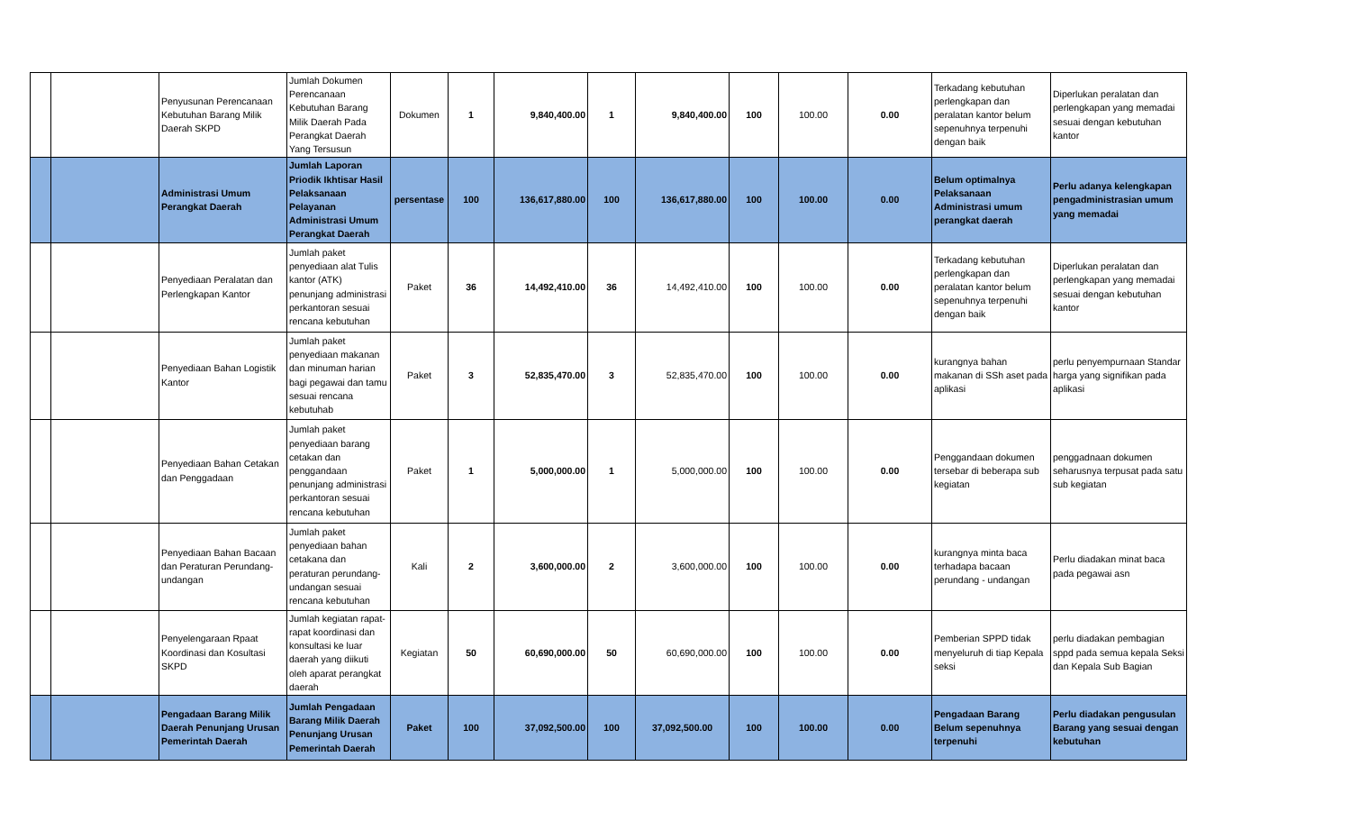| | | Penyusunan Perencanaan Kebutuhan Barang Milik Daerah SKPD | Jumlah Dokumen Perencanaan Kebutuhan Barang Milik Daerah Pada Perangkat Daerah Yang Tersusun | Dokumen | 1 | 9,840,400.00 | 1 | 9,840,400.00 | 100 | 100.00 | 0.00 | Terkadang kebutuhan perlengkapan dan peralatan kantor belum sepenuhnya terpenuhi dengan baik | Diperlukan peralatan dan perlengkapan yang memadai sesuai dengan kebutuhan kantor |
| | | Administrasi Umum Perangkat Daerah | Jumlah Laporan Priodik Ikhtisar Hasil Pelaksanaan Pelayanan Administrasi Umum Perangkat Daerah | persentase | 100 | 136,617,880.00 | 100 | 136,617,880.00 | 100 | 100.00 | 0.00 | Belum optimalnya Pelaksanaan Administrasi umum perangkat daerah | Perlu adanya kelengkapan pengadministrasian umum yang memadai |
| | | Penyediaan Peralatan dan Perlengkapan Kantor | Jumlah paket penyediaan alat Tulis kantor (ATK) penunjang administrasi perkantoran sesuai rencana kebutuhan | Paket | 36 | 14,492,410.00 | 36 | 14,492,410.00 | 100 | 100.00 | 0.00 | Terkadang kebutuhan perlengkapan dan peralatan kantor belum sepenuhnya terpenuhi dengan baik | Diperlukan peralatan dan perlengkapan yang memadai sesuai dengan kebutuhan kantor |
| | | Penyediaan Bahan Logistik Kantor | Jumlah paket penyediaan makanan dan minuman harian bagi pegawai dan tamu sesuai rencana kebutuhab | Paket | 3 | 52,835,470.00 | 3 | 52,835,470.00 | 100 | 100.00 | 0.00 | kurangnya bahan makanan di SSh aset pada aplikasi | perlu penyempurnaan Standar harga yang signifikan pada aplikasi |
| | | Penyediaan Bahan Cetakan dan Penggadaan | Jumlah paket penyediaan barang cetakan dan penggandaan penunjang administrasi perkantoran sesuai rencana kebutuhan | Paket | 1 | 5,000,000.00 | 1 | 5,000,000.00 | 100 | 100.00 | 0.00 | Penggandaan dokumen tersebar di beberapa sub kegiatan | penggadnaan dokumen seharusnya terpusat pada satu sub kegiatan |
| | | Penyediaan Bahan Bacaan dan Peraturan Perundang-undangan | Jumlah paket penyediaan bahan cetakana dan peraturan perundang-undangan sesuai rencana kebutuhan | Kali | 2 | 3,600,000.00 | 2 | 3,600,000.00 | 100 | 100.00 | 0.00 | kurangnya minta baca terhadapa bacaan perundang - undangan | Perlu diadakan minat baca pada pegawai asn |
| | | Penyelengaraan Rpaat Koordinasi dan Kosultasi SKPD | Jumlah kegiatan rapat-rapat koordinasi dan konsultasi ke luar daerah yang diikuti oleh aparat perangkat daerah | Kegiatan | 50 | 60,690,000.00 | 50 | 60,690,000.00 | 100 | 100.00 | 0.00 | Pemberian SPPD tidak menyeluruh di tiap Kepala seksi | perlu diadakan pembagian sppd pada semua kepala Seksi dan Kepala Sub Bagian |
| | | Pengadaan Barang Milik Daerah Penunjang Urusan Pemerintah Daerah | Jumlah Pengadaan Barang Milik Daerah Penunjang Urusan Pemerintah Daerah | Paket | 100 | 37,092,500.00 | 100 | 37,092,500.00 | 100 | 100.00 | 0.00 | Pengadaan Barang Belum sepenuhnya terpenuhi | Perlu diadakan pengusulan Barang yang sesuai dengan kebutuhan |